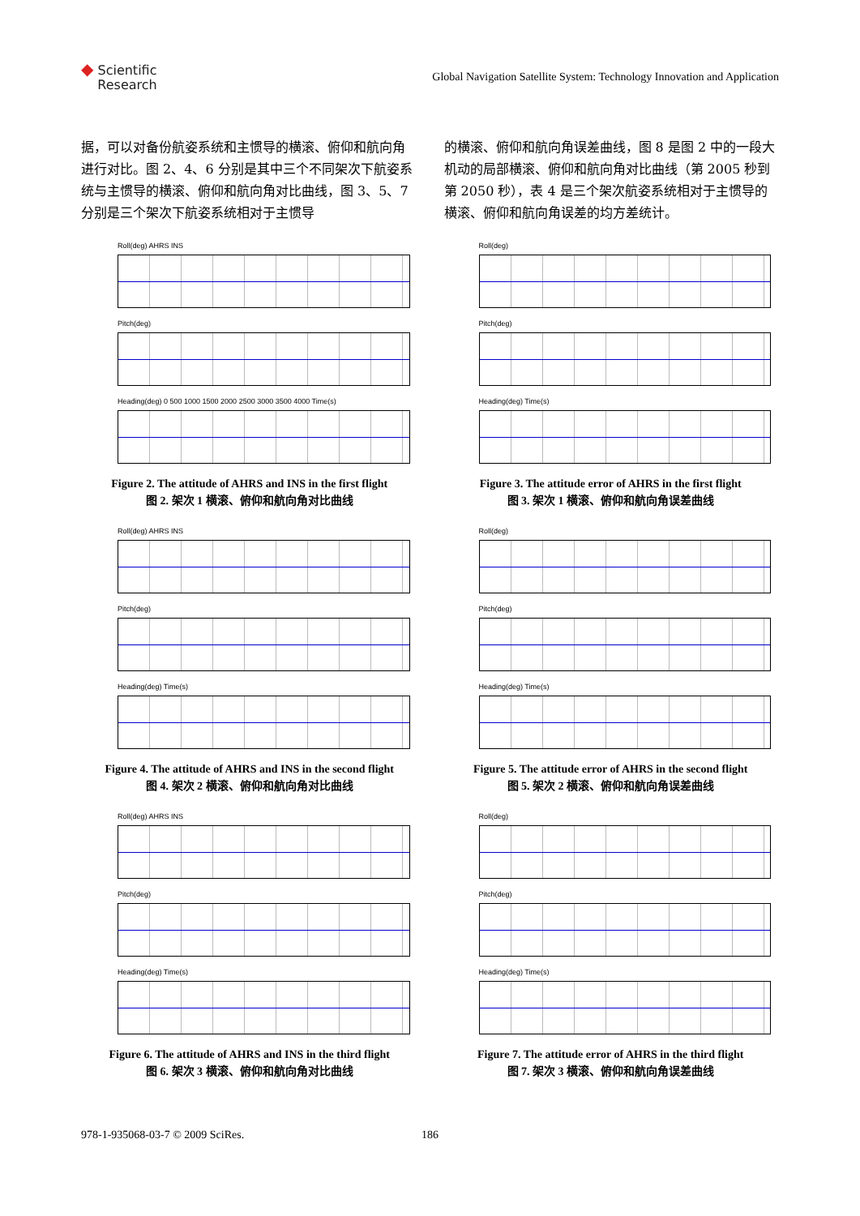◆ Scientific
Research
Global Navigation Satellite System: Technology Innovation and Application
据，可以对备份航姿系统和主惯导的横滚、俯仰和航向角进行对比。图 2、4、6 分别是其中三个不同架次下航姿系统与主惯导的横滚、俯仰和航向角对比曲线，图 3、5、7 分别是三个架次下航姿系统相对于主惯导
的横滚、俯仰和航向角误差曲线，图 8 是图 2 中的一段大机动的局部横滚、俯仰和航向角对比曲线（第 2005 秒到第 2050 秒），表 4 是三个架次航姿系统相对于主惯导的横滚、俯仰和航向角误差的均方差统计。
Roll(deg) AHRS INS
Pitch(deg)
Heading(deg) 0 500 1000 1500 2000 2500 3000 3500 4000 Time(s)
Figure 2. The attitude of AHRS and INS in the first flight
图 2. 架次 1 横滚、俯仰和航向角对比曲线
Roll(deg)
Pitch(deg)
Heading(deg) Time(s)
Figure 3. The attitude error of AHRS in the first flight
图 3. 架次 1 横滚、俯仰和航向角误差曲线
Roll(deg) AHRS INS
Pitch(deg)
Heading(deg) Time(s)
Figure 4. The attitude of AHRS and INS in the second flight
图 4. 架次 2 横滚、俯仰和航向角对比曲线
Roll(deg)
Pitch(deg)
Heading(deg) Time(s)
Figure 5. The attitude error of AHRS in the second flight
图 5. 架次 2 横滚、俯仰和航向角误差曲线
Roll(deg) AHRS INS
Pitch(deg)
Heading(deg) Time(s)
Figure 6. The attitude of AHRS and INS in the third flight
图 6. 架次 3 横滚、俯仰和航向角对比曲线
Roll(deg)
Pitch(deg)
Heading(deg) Time(s)
Figure 7. The attitude error of AHRS in the third flight
图 7. 架次 3 横滚、俯仰和航向角误差曲线
978-1-935068-03-7 © 2009 SciRes. 186